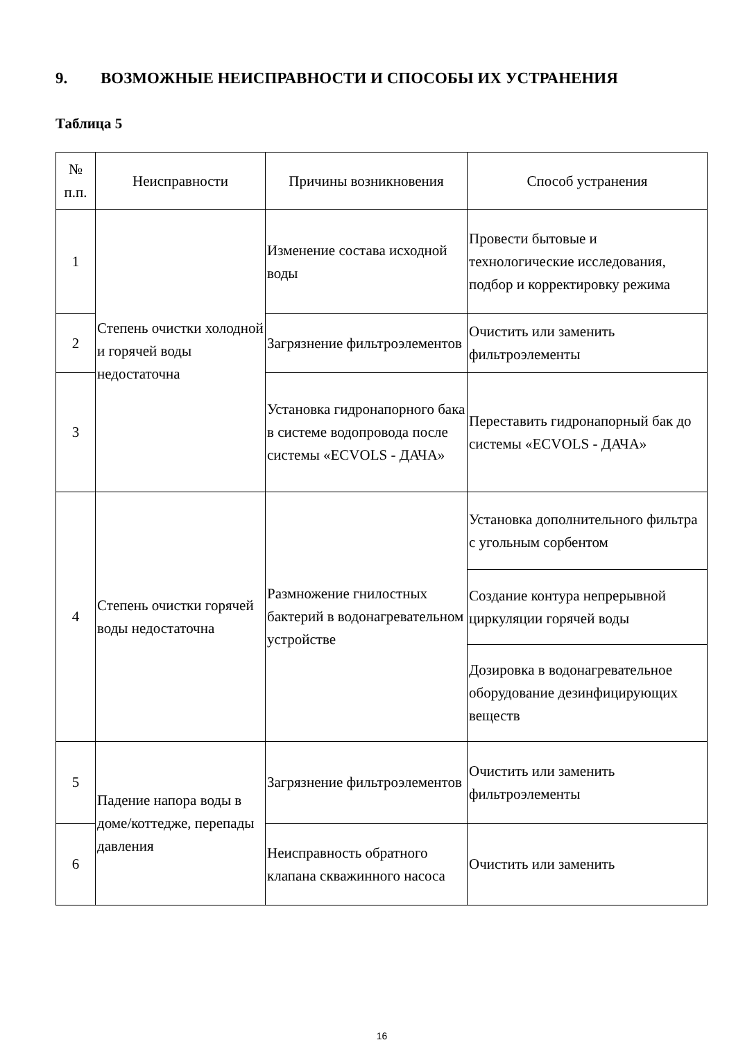9. ВОЗМОЖНЫЕ НЕИСПРАВНОСТИ И СПОСОБЫ ИХ УСТРАНЕНИЯ
Таблица 5
| № п.п. | Неисправности | Причины возникновения | Способ устранения |
| --- | --- | --- | --- |
| 1 | Степень очистки холодной и горячей воды недостаточна | Изменение состава исходной воды | Провести бытовые и технологические исследования, подбор и корректировку режима |
| 2 | | Загрязнение фильтроэлементов | Очистить или заменить фильтроэлементы |
| 3 | | Установка гидронапорного бака в системе водопровода после системы «ECVOLS - ДАЧА» | Переставить гидронапорный бак до системы «ECVOLS - ДАЧА» |
| 4 | Степень очистки горячей воды недостаточна | Размножение гнилостных бактерий в водонагревательном устройстве | Установка дополнительного фильтра с угольным сорбентом |
| | | | Создание контура непрерывной циркуляции горячей воды |
| | | | Дозировка в водонагревательное оборудование дезинфицирующих веществ |
| 5 | Падение напора воды в доме/коттедже, перепады давления | Загрязнение фильтроэлементов | Очистить или заменить фильтроэлементы |
| 6 | | Неисправность обратного клапана скважинного насоса | Очистить или заменить |
16